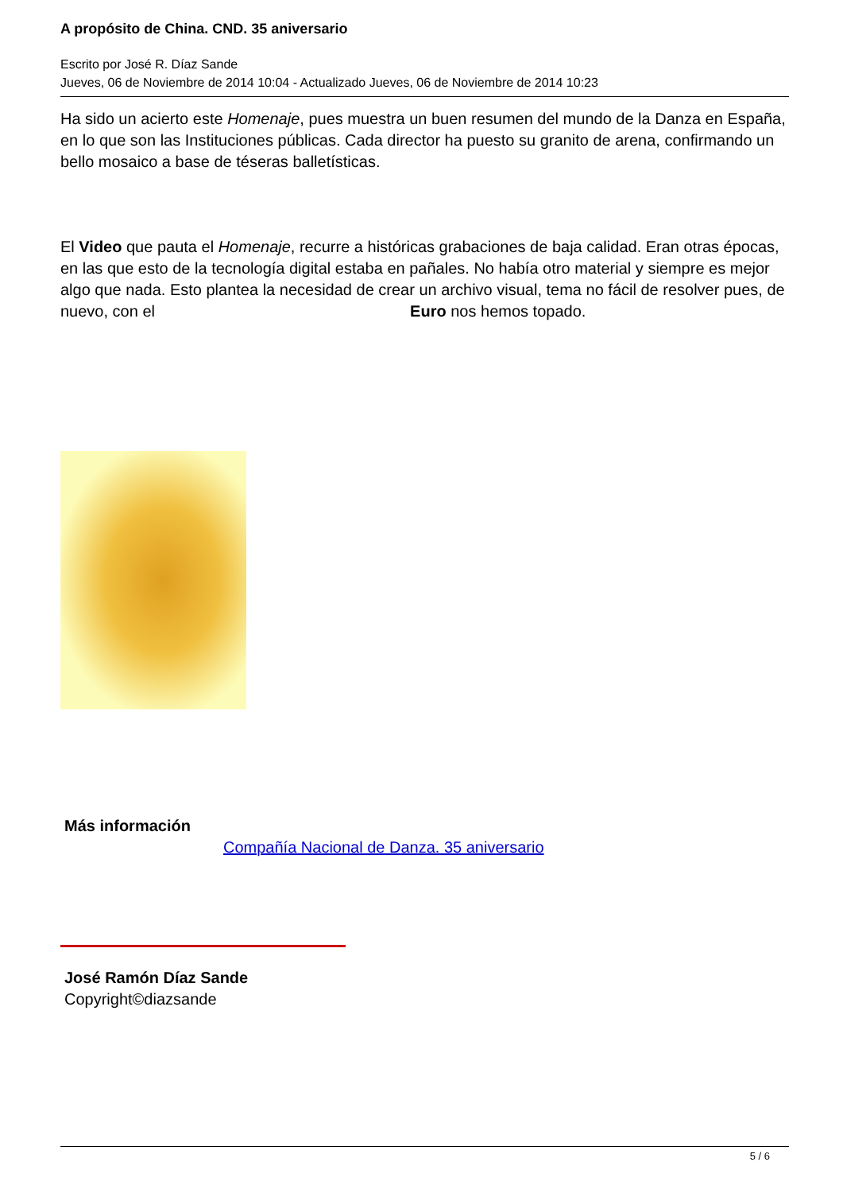A propósito de China. CND. 35 aniversario
Escrito por José R. Díaz Sande
Jueves, 06 de Noviembre de 2014 10:04 - Actualizado Jueves, 06 de Noviembre de 2014 10:23
Ha sido un acierto este Homenaje, pues muestra un buen resumen del mundo de la Danza en España, en lo que son las Instituciones públicas. Cada director ha puesto su granito de arena, confirmando un bello mosaico a base de téseras balletísticas.
El Video que pauta el Homenaje, recurre a históricas grabaciones de baja calidad. Eran otras épocas, en las que esto de la tecnología digital estaba en pañales. No había otro material y siempre es mejor algo que nada. Esto plantea la necesidad de crear un archivo visual, tema no fácil de resolver pues, de nuevo, con el Euro nos hemos topado.
Más información
Compañía Nacional de Danza. 35 aniversario
José Ramón Díaz Sande
Copyright©diazsande
5 / 6